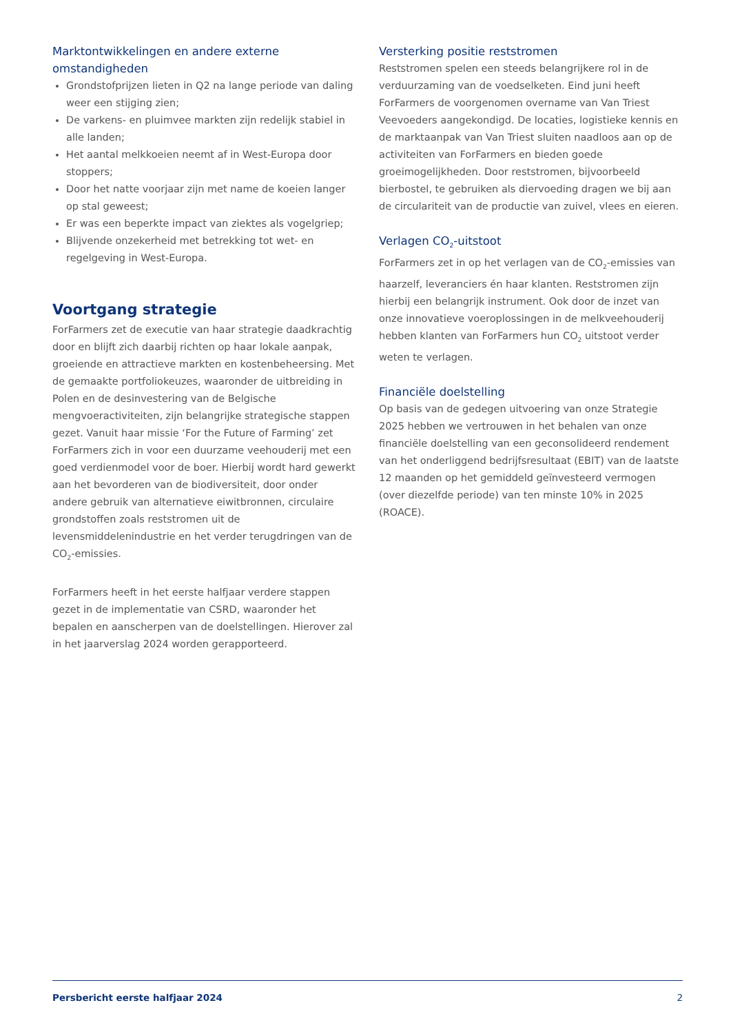Marktontwikkelingen en andere externe omstandigheden
Grondstofprijzen lieten in Q2 na lange periode van daling weer een stijging zien;
De varkens- en pluimvee markten zijn redelijk stabiel in alle landen;
Het aantal melkkoeien neemt af in West-Europa door stoppers;
Door het natte voorjaar zijn met name de koeien langer op stal geweest;
Er was een beperkte impact van ziektes als vogelgriep;
Blijvende onzekerheid met betrekking tot wet- en regelgeving in West-Europa.
Voortgang strategie
ForFarmers zet de executie van haar strategie daadkrachtig door en blijft zich daarbij richten op haar lokale aanpak, groeiende en attractieve markten en kostenbeheersing. Met de gemaakte portfoliokeuzes, waaronder de uitbreiding in Polen en de desinvestering van de Belgische mengvoeractiviteiten, zijn belangrijke strategische stappen gezet. Vanuit haar missie ‘For the Future of Farming’ zet ForFarmers zich in voor een duurzame veehouderij met een goed verdienmodel voor de boer. Hierbij wordt hard gewerkt aan het bevorderen van de biodiversiteit, door onder andere gebruik van alternatieve eiwitbronnen, circulaire grondstoffen zoals reststromen uit de levensmiddelenindustrie en het verder terugdringen van de CO<sub>2</sub>-emissies.
ForFarmers heeft in het eerste halfjaar verdere stappen gezet in de implementatie van CSRD, waaronder het bepalen en aanscherpen van de doelstellingen. Hierover zal in het jaarverslag 2024 worden gerapporteerd.
Versterking positie reststromen
Reststromen spelen een steeds belangrijkere rol in de verduurzaming van de voedselketen. Eind juni heeft ForFarmers de voorgenomen overname van Van Triest Veevoeders aangekondigd. De locaties, logistieke kennis en de marktaanpak van Van Triest sluiten naadloos aan op de activiteiten van ForFarmers en bieden goede groeimogelijkheden. Door reststromen, bijvoorbeeld bierbostel, te gebruiken als diervoeding dragen we bij aan de circulariteit van de productie van zuivel, vlees en eieren.
Verlagen CO<sub>2</sub>-uitstoot
ForFarmers zet in op het verlagen van de CO<sub>2</sub>-emissies van haarzelf, leveranciers én haar klanten. Reststromen zijn hierbij een belangrijk instrument. Ook door de inzet van onze innovatieve voeroplossingen in de melkveehouderij hebben klanten van ForFarmers hun CO<sub>2</sub> uitstoot verder weten te verlagen.
Financiële doelstelling
Op basis van de gedegen uitvoering van onze Strategie 2025 hebben we vertrouwen in het behalen van onze financiële doelstelling van een geconsolideerd rendement van het onderliggend bedrijfsresultaat (EBIT) van de laatste 12 maanden op het gemiddeld geïnvesteerd vermogen (over diezelfde periode) van ten minste 10% in 2025 (ROACE).
Persbericht eerste halfjaar 2024 2